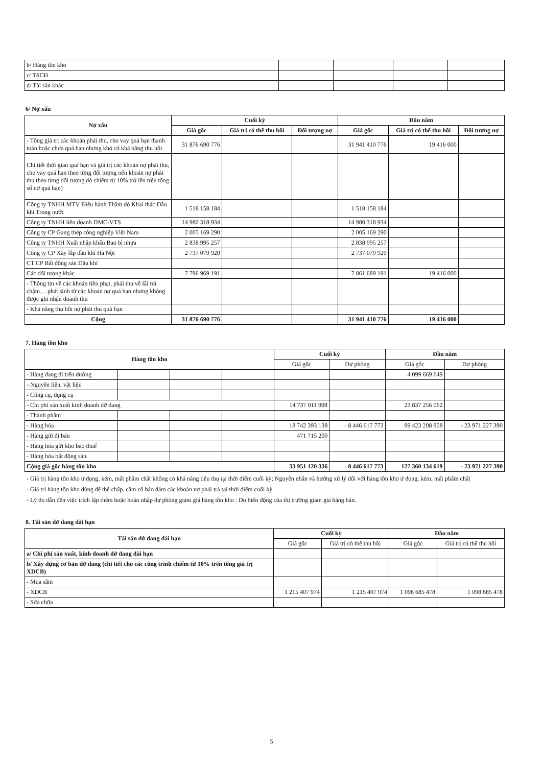| b/ Hàng tồn kho | | | | |
| c/ TSCĐ | | | | |
| d/ Tài sản khác | | | | |
6/ Nợ xấu
| Nợ xấu | Cuối kỳ | | | Đầu năm | | |
| --- | --- | --- | --- | --- | --- | --- |
| | Giá gốc | Giá trị có thể thu hồi | Đối tượng nợ | Giá gốc | Giá trị có thể thu hồi | Đối tượng nợ |
| - Tổng giá trị các khoản phải thu, cho vay quá hạn thanh toán hoặc chưa quá hạn nhưng khó có khả năng thu hồi | 31 876 690 776 | | | 31 941 410 776 | 19 416 000 | |
| Chi tiết thời gian quá hạn và giá trị các khoản nợ phải thu, cho vay quá hạn theo từng đối tượng nếu khoản nợ phải thu theo từng đối tượng đó chiếm từ 10% trở lên trên tổng số nợ quá hạn) | | | | | | |
| Công ty TNHH MTV Điều hành Thăm dò Khai thác Dầu khí Trong nước | 1 518 158 184 | | | 1 518 158 184 | | |
| Công ty TNHH liên doanh DMC-VTS | 14 980 318 934 | | | 14 980 318 934 | | |
| Công ty CP Gang thép công nghiệp Việt Nam | 2 005 169 290 | | | 2 005 169 290 | | |
| Công ty TNHH Xuất nhập khẩu Bao bì nhựa | 2 838 995 257 | | | 2 838 995 257 | | |
| Công ty CP Xây lắp dầu khí Hà Nội | 2 737 079 920 | | | 2 737 079 920 | | |
| CT CP Bất động sản Dầu khí | | | | | | |
| Các đối tượng khác | 7 796 969 191 | | | 7 861 689 191 | 19 416 000 | |
| - Thông tin về các khoản tiền phạt, phải thu về lãi trả chậm… phát sinh từ các khoản nợ quá hạn nhưng không được ghi nhận doanh thu | | | | | | |
| - Khả năng thu hồi nợ phải thu quá hạn | | | | | | |
| Cộng | 31 876 690 776 | | | 31 941 410 776 | 19 416 000 | |
7. Hàng tồn kho
| Hàng tồn kho | | | | Cuối kỳ | | Đầu năm | |
| --- | --- | --- | --- | --- | --- | --- | --- |
| | | | | Giá gốc | Dự phòng | Giá gốc | Dự phòng |
| - Hàng đang đi trên đường | | | | | | 4 099 669 649 | |
| - Nguyên liệu, vật liệu | | | | | | | |
| - Công cụ, dụng cụ | | | | | | | |
| - Chi phí sản xuất kinh doanh dở dang | | | | 14 737 011 998 | | 23 837 256 062 | |
| - Thành phẩm | | | | | | | |
| - Hàng hóa | | | | 18 742 393 138 | - 8 446 617 773 | 99 423 208 908 | - 23 971 227 390 |
| - Hàng gửi đi bán | | | | 471 715 200 | | | |
| - Hàng hóa gửi kho bảo thuế | | | | | | | |
| - Hàng hóa bất động sản | | | | | | | |
| Cộng giá gốc hàng tồn kho | | | | 33 951 120 336 | - 8 446 617 773 | 127 360 134 619 | - 23 971 227 390 |
- Giá trị hàng tồn kho ứ đọng, kém, mất phẩm chất không có khả năng tiêu thụ tại thời điểm cuối kỳ; Nguyên nhân và hướng xử lý đối với hàng tồn kho ứ đọng, kém, mất phẩm chất
- Giá trị hàng tồn kho dùng để thế chấp, cầm cố bảo đảm các khoản nợ phải trả tại thời điểm cuối kỳ
- Lý do dẫn đến việc trích lập thêm hoặc hoàn nhập dự phòng giảm giá hàng tồn kho : Do biến động của thị trường giảm giá hàng bán.
8. Tài sản dở dang dài hạn
| Tài sản dở dang dài hạn | Cuối kỳ | | Đầu năm | |
| --- | --- | --- | --- | --- |
| | Giá gốc | Giá trị có thể thu hồi | Giá gốc | Giá trị có thể thu hồi |
| a/ Chi phí sản xuất, kinh doanh dở dang dài hạn | | | | |
| b/ Xây dựng cơ bản dở dang (chi tiết cho các công trình chiếm từ 10% trên tổng giá trị XDCB) | | | | |
| - Mua sắm | | | | |
| - XDCB | 1 215 407 974 | 1 215 407 974 | 1 098 685 478 | 1 098 685 478 |
| - Sửa chữa | | | | |
5